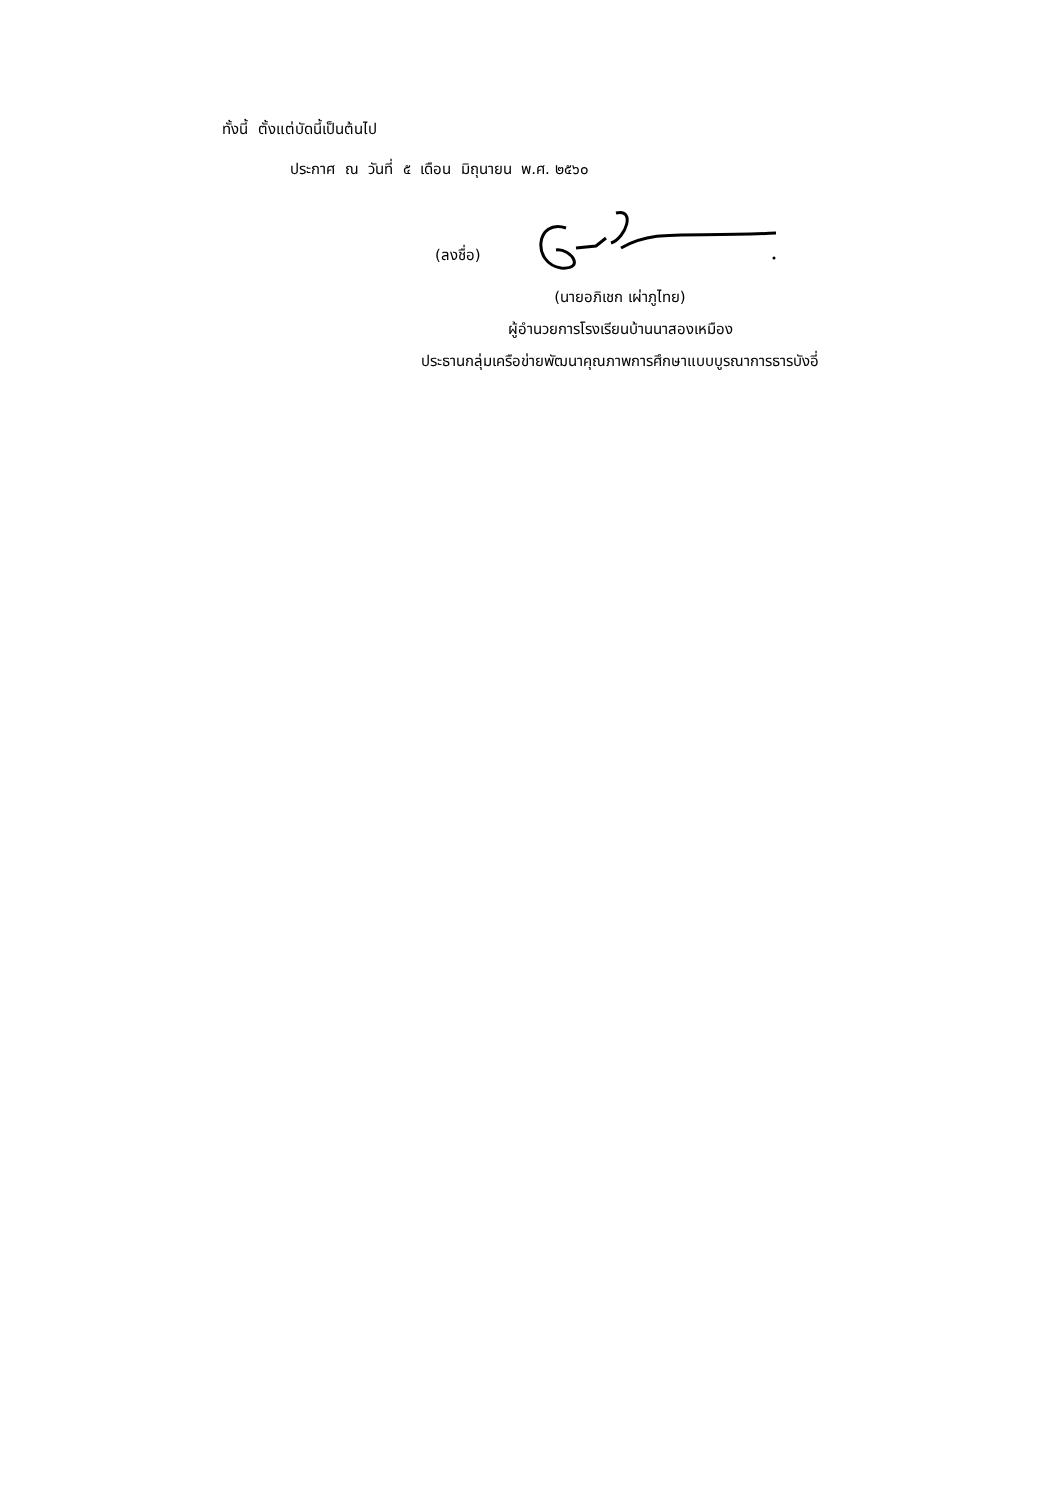ทั้งนี้ ตั้งแต่บัดนี้เป็นต้นไป
ประกาศ ณ วันที่ ๕ เดือน มิถุนายน พ.ศ. ๒๕๖๐
(ลงชื่อ)
(นายอภิเชก เผ่าภูไทย)
ผู้อำนวยการโรงเรียนบ้านนาสองเหมือง
ประธานกลุ่มเครือข่ายพัฒนาคุณภาพการศึกษาแบบบูรณาการธารบังอี่